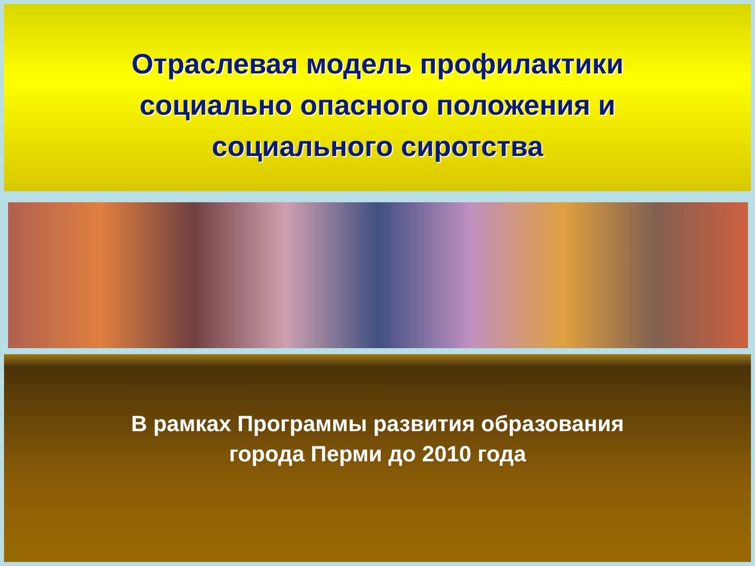Отраслевая модель профилактики
социально опасного положения и
социального сиротства
В рамках Программы развития образования
города Перми до 2010 года